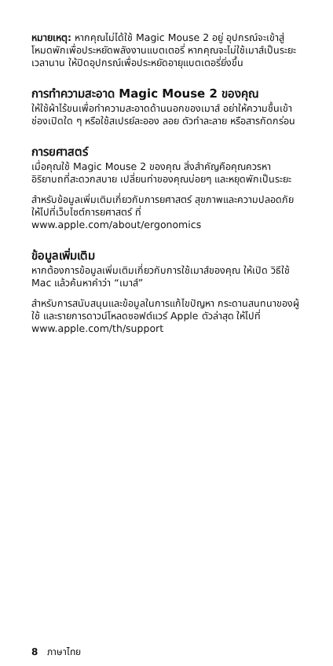หมายเหตุ: หากคุณไม่ได้ใช้ Magic Mouse 2 อยู่ อุปกรณ์จะเข้าสู่โหมดพักเพื่อประหยัดพลังงานแบตเตอรี่ หากคุณจะไม่ใช้เมาส์เป็นระยะเวลานาน ให้ปิดอุปกรณ์เพื่อประหยัดอายุแบตเตอรี่ยิ่งขึ้น
การทำความสะอาด Magic Mouse 2 ของคุณ
ให้ใช้ผ้าไร้ขนเพื่อทำความสะอาดด้านนอกของเมาส์ อย่าให้ความชื้นเข้าช่องเปิดใด ๆ หรือใช้สเปรย์ละออง ลอย ตัวทำละลาย หรือสารกัดกร่อน
การยศาสตร์
เมื่อคุณใช้ Magic Mouse 2 ของคุณ สิ่งสำคัญคือคุณควรหาอิริยาบถที่สะดวกสบาย เปลี่ยนท่าของคุณบ่อยๆ และหยุดพักเป็นระยะ
สำหรับข้อมูลเพิ่มเติมเกี่ยวกับการยศาสตร์ สุขภาพและความปลอดภัย ให้ไปที่เว็บไซต์การยศาสตร์ ที่ www.apple.com/about/ergonomics
ข้อมูลเพิ่มเติม
หากต้องการข้อมูลเพิ่มเติมเกี่ยวกับการใช้เมาส์ของคุณ ให้เปิด วิธีใช้ Mac แล้วค้นหาคำว่า “เมาส์”
สำหรับการสนับสนุนและข้อมูลในการแก้ไขปัญหา กระดานสนทนาของผู้ใช้ และรายการดาวน์โหลดซอฟต์แวร์ Apple ตัวล่าสุด ให้ไปที่ www.apple.com/th/support
8 ภาษาไทย